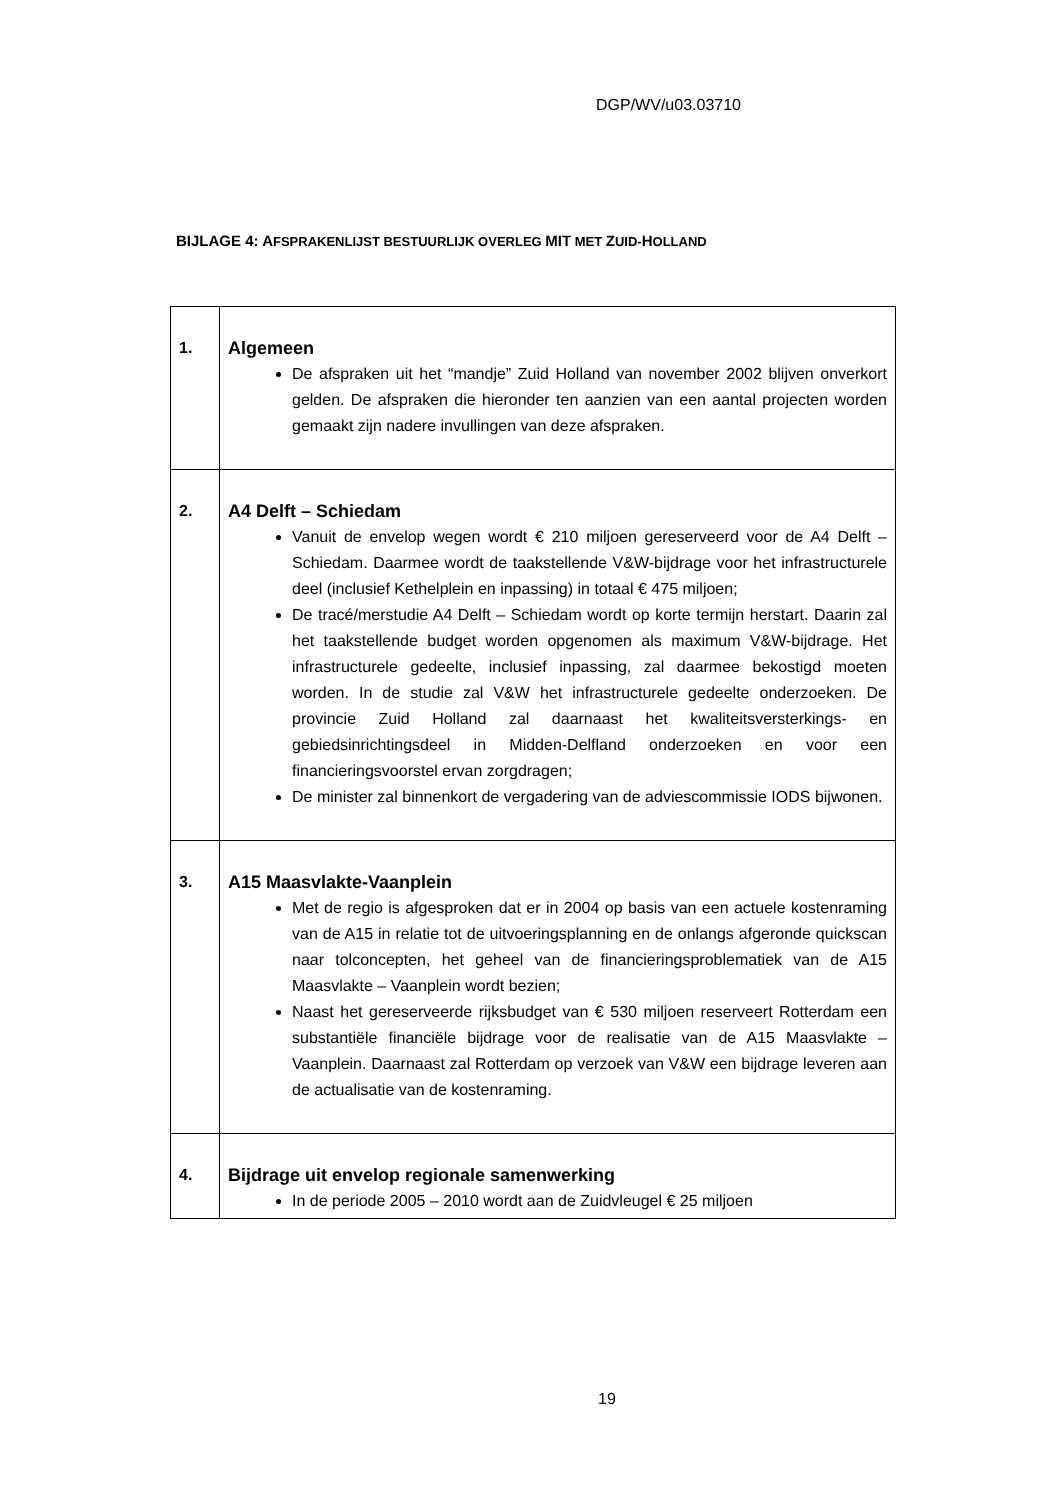DGP/WV/u03.03710
BIJLAGE 4: AFSPRAKENLIJST BESTUURLIJK OVERLEG MIT MET ZUID-HOLLAND
| 1. | Algemeen De afspraken uit het “mandje” Zuid Holland van november 2002 blijven onverkort gelden. De afspraken die hieronder ten aanzien van een aantal projecten worden gemaakt zijn nadere invullingen van deze afspraken. |
| 2. | A4 Delft – Schiedam Vanuit de envelop wegen wordt € 210 miljoen gereserveerd voor de A4 Delft – Schiedam. Daarmee wordt de taakstellende V&W-bijdrage voor het infrastructurele deel (inclusief Kethelplein en inpassing) in totaal € 475 miljoen; De tracé/merstudie A4 Delft – Schiedam wordt op korte termijn herstart. Daarin zal het taakstellende budget worden opgenomen als maximum V&W-bijdrage. Het infrastructurele gedeelte, inclusief inpassing, zal daarmee bekostigd moeten worden. In de studie zal V&W het infrastructurele gedeelte onderzoeken. De provincie Zuid Holland zal daarnaast het kwaliteitsversterkings- en gebiedsinrichtingsdeel in Midden-Delfland onderzoeken en voor een financieringsvoorstel ervan zorgdragen; De minister zal binnenkort de vergadering van de adviescommissie IODS bijwonen. |
| 3. | A15 Maasvlakte-Vaanplein Met de regio is afgesproken dat er in 2004 op basis van een actuele kostenraming van de A15 in relatie tot de uitvoeringsplanning en de onlangs afgeronde quickscan naar tolconcepten, het geheel van de financieringsproblematiek van de A15 Maasvlakte – Vaanplein wordt bezien; Naast het gereserveerde rijksbudget van € 530 miljoen reserveert Rotterdam een substantiële financiële bijdrage voor de realisatie van de A15 Maasvlakte – Vaanplein. Daarnaast zal Rotterdam op verzoek van V&W een bijdrage leveren aan de actualisatie van de kostenraming. |
| 4. | Bijdrage uit envelop regionale samenwerking In de periode 2005 – 2010 wordt aan de Zuidvleugel € 25 miljoen |
19